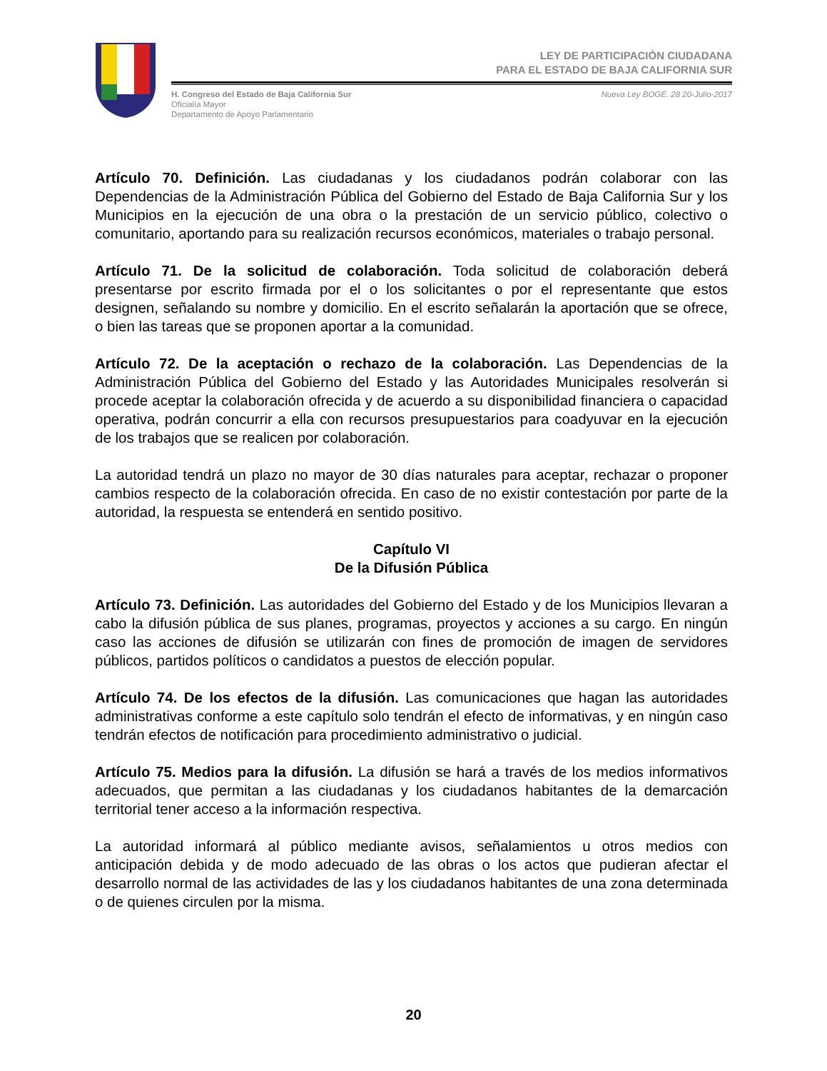LEY DE PARTICIPACIÓN CIUDADANA
PARA EL ESTADO DE BAJA CALIFORNIA SUR
H. Congreso del Estado de Baja California Sur
Oficialía Mayor
Departamento de Apoyo Parlamentario
Nueva Ley BOGE. 28 20-Julio-2017
Artículo 70. Definición. Las ciudadanas y los ciudadanos podrán colaborar con las Dependencias de la Administración Pública del Gobierno del Estado de Baja California Sur y los Municipios en la ejecución de una obra o la prestación de un servicio público, colectivo o comunitario, aportando para su realización recursos económicos, materiales o trabajo personal.
Artículo 71. De la solicitud de colaboración. Toda solicitud de colaboración deberá presentarse por escrito firmada por el o los solicitantes o por el representante que estos designen, señalando su nombre y domicilio. En el escrito señalarán la aportación que se ofrece, o bien las tareas que se proponen aportar a la comunidad.
Artículo 72. De la aceptación o rechazo de la colaboración. Las Dependencias de la Administración Pública del Gobierno del Estado y las Autoridades Municipales resolverán si procede aceptar la colaboración ofrecida y de acuerdo a su disponibilidad financiera o capacidad operativa, podrán concurrir a ella con recursos presupuestarios para coadyuvar en la ejecución de los trabajos que se realicen por colaboración.
La autoridad tendrá un plazo no mayor de 30 días naturales para aceptar, rechazar o proponer cambios respecto de la colaboración ofrecida. En caso de no existir contestación por parte de la autoridad, la respuesta se entenderá en sentido positivo.
Capítulo VI
De la Difusión Pública
Artículo 73. Definición. Las autoridades del Gobierno del Estado y de los Municipios llevaran a cabo la difusión pública de sus planes, programas, proyectos y acciones a su cargo. En ningún caso las acciones de difusión se utilizarán con fines de promoción de imagen de servidores públicos, partidos políticos o candidatos a puestos de elección popular.
Artículo 74. De los efectos de la difusión. Las comunicaciones que hagan las autoridades administrativas conforme a este capítulo solo tendrán el efecto de informativas, y en ningún caso tendrán efectos de notificación para procedimiento administrativo o judicial.
Artículo 75. Medios para la difusión. La difusión se hará a través de los medios informativos adecuados, que permitan a las ciudadanas y los ciudadanos habitantes de la demarcación territorial tener acceso a la información respectiva.
La autoridad informará al público mediante avisos, señalamientos u otros medios con anticipación debida y de modo adecuado de las obras o los actos que pudieran afectar el desarrollo normal de las actividades de las y los ciudadanos habitantes de una zona determinada o de quienes circulen por la misma.
20